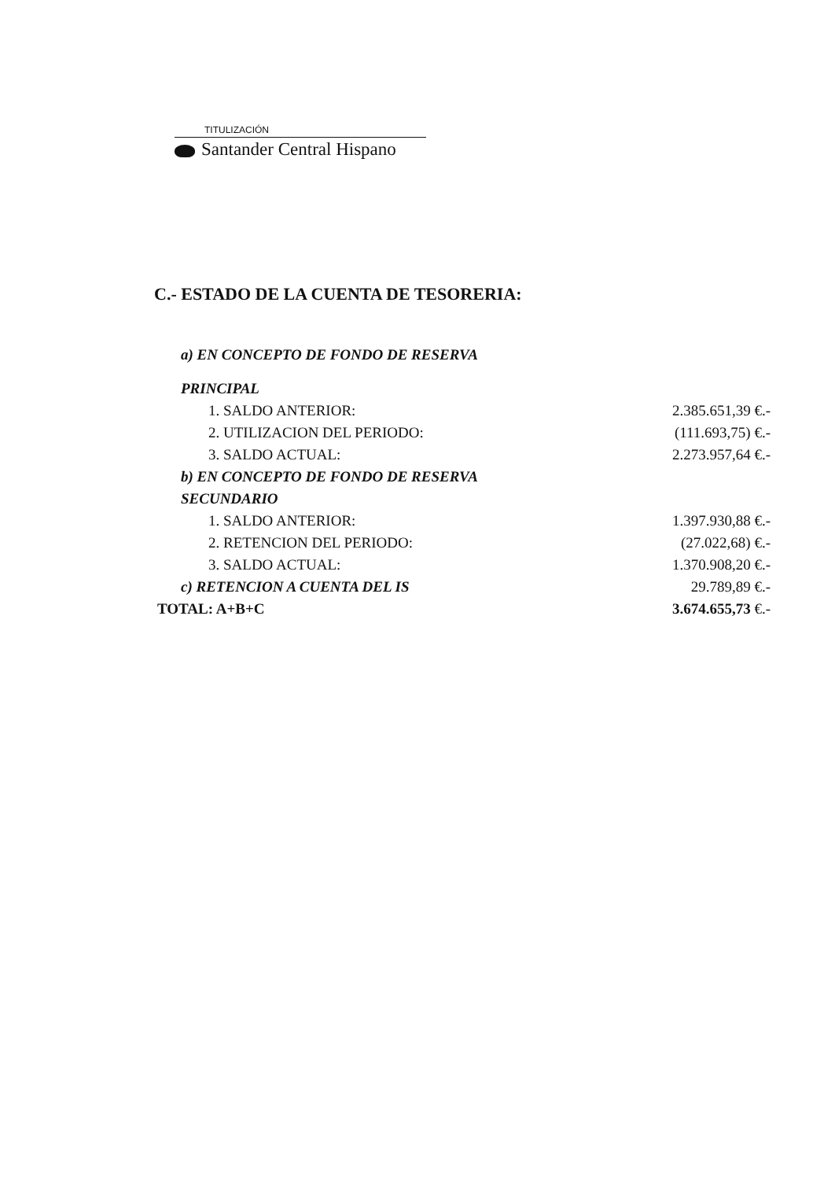TITULIZACIÓN
Santander Central Hispano
C.- ESTADO DE LA CUENTA DE TESORERIA:
| a) EN CONCEPTO DE FONDO DE RESERVA | |
| PRINCIPAL | |
| 1. SALDO ANTERIOR: | 2.385.651,39 €.- |
| 2. UTILIZACION DEL PERIODO: | (111.693,75) €.- |
| 3. SALDO ACTUAL: | 2.273.957,64 €.- |
| b) EN CONCEPTO DE FONDO DE RESERVA | |
| SECUNDARIO | |
| 1. SALDO ANTERIOR: | 1.397.930,88 €.- |
| 2. RETENCION DEL PERIODO: | (27.022,68) €.- |
| 3. SALDO ACTUAL: | 1.370.908,20 €.- |
| c) RETENCION A CUENTA DEL IS | 29.789,89 €.- |
| TOTAL: A+B+C | 3.674.655,73 €.- |